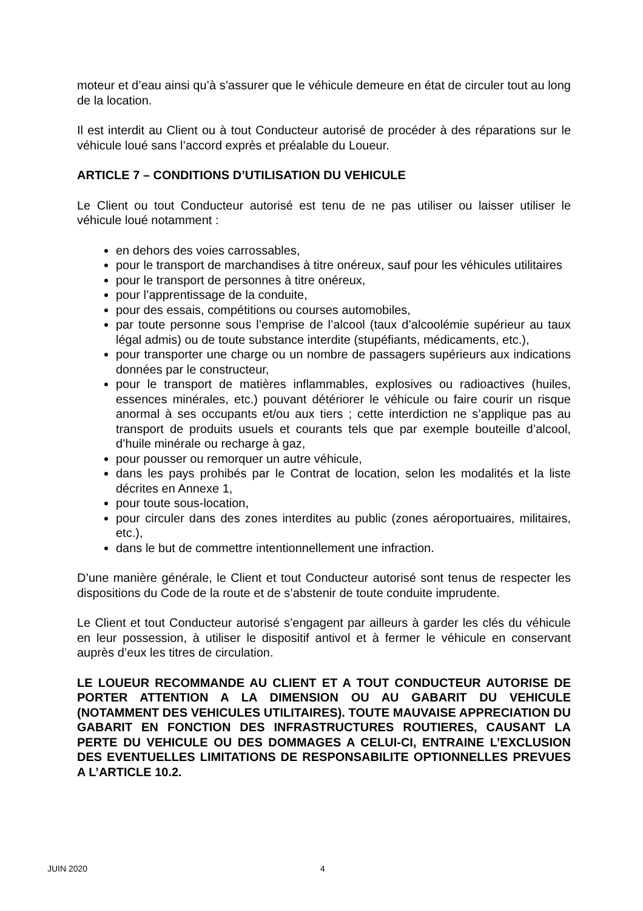moteur et d’eau ainsi qu’à s’assurer que le véhicule demeure en état de circuler tout au long de la location.
Il est interdit au Client ou à tout Conducteur autorisé de procéder à des réparations sur le véhicule loué sans l’accord exprès et préalable du Loueur.
ARTICLE 7 – CONDITIONS D’UTILISATION DU VEHICULE
Le Client ou tout Conducteur autorisé est tenu de ne pas utiliser ou laisser utiliser le véhicule loué notamment :
en dehors des voies carrossables,
pour le transport de marchandises à titre onéreux, sauf pour les véhicules utilitaires
pour le transport de personnes à titre onéreux,
pour l’apprentissage de la conduite,
pour des essais, compétitions ou courses automobiles,
par toute personne sous l’emprise de l’alcool (taux d’alcoolémie supérieur au taux légal admis) ou de toute substance interdite (stupéfiants, médicaments, etc.),
pour transporter une charge ou un nombre de passagers supérieurs aux indications données par le constructeur,
pour le transport de matières inflammables, explosives ou radioactives (huiles, essences minérales, etc.) pouvant détériorer le véhicule ou faire courir un risque anormal à ses occupants et/ou aux tiers ; cette interdiction ne s’applique pas au transport de produits usuels et courants tels que par exemple bouteille d’alcool, d’huile minérale ou recharge à gaz,
pour pousser ou remorquer un autre véhicule,
dans les pays prohibés par le Contrat de location, selon les modalités et la liste décrites en Annexe 1,
pour toute sous-location,
pour circuler dans des zones interdites au public (zones aéroportuaires, militaires, etc.),
dans le but de commettre intentionnellement une infraction.
D’une manière générale, le Client et tout Conducteur autorisé sont tenus de respecter les dispositions du Code de la route et de s’abstenir de toute conduite imprudente.
Le Client et tout Conducteur autorisé s’engagent par ailleurs à garder les clés du véhicule en leur possession, à utiliser le dispositif antivol et à fermer le véhicule en conservant auprès d’eux les titres de circulation.
LE LOUEUR RECOMMANDE AU CLIENT ET A TOUT CONDUCTEUR AUTORISE DE PORTER ATTENTION A LA DIMENSION OU AU GABARIT DU VEHICULE (NOTAMMENT DES VEHICULES UTILITAIRES). TOUTE MAUVAISE APPRECIATION DU GABARIT EN FONCTION DES INFRASTRUCTURES ROUTIERES, CAUSANT LA PERTE DU VEHICULE OU DES DOMMAGES A CELUI-CI, ENTRAINE L’EXCLUSION DES EVENTUELLES LIMITATIONS DE RESPONSABILITE OPTIONNELLES PREVUES A L’ARTICLE 10.2.
JUIN 2020 4